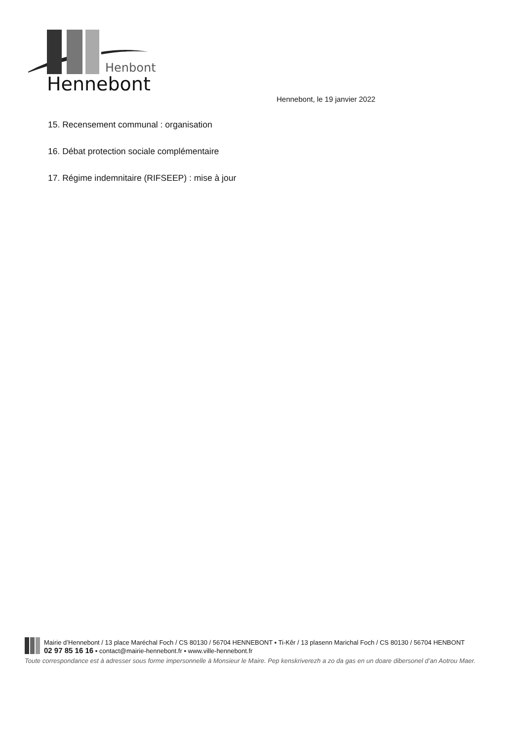Henbont
Hennebont
Hennebont, le 19 janvier 2022
15. Recensement communal : organisation
16. Débat protection sociale complémentaire
17. Régime indemnitaire (RIFSEEP) : mise à jour
Mairie d’Hennebont / 13 place Maréchal Foch / CS 80130 / 56704 HENNEBONT ▪ Ti-Kêr / 13 plasenn Marichal Foch / CS 80130 / 56704 HENBONT
02 97 85 16 16 ▪ contact@mairie-hennebont.fr ▪ www.ville-hennebont.fr
Toute correspondance est à adresser sous forme impersonnelle à Monsieur le Maire. Pep kenskriverezh a zo da gas en un doare dibersonel d’an Aotrou Maer.